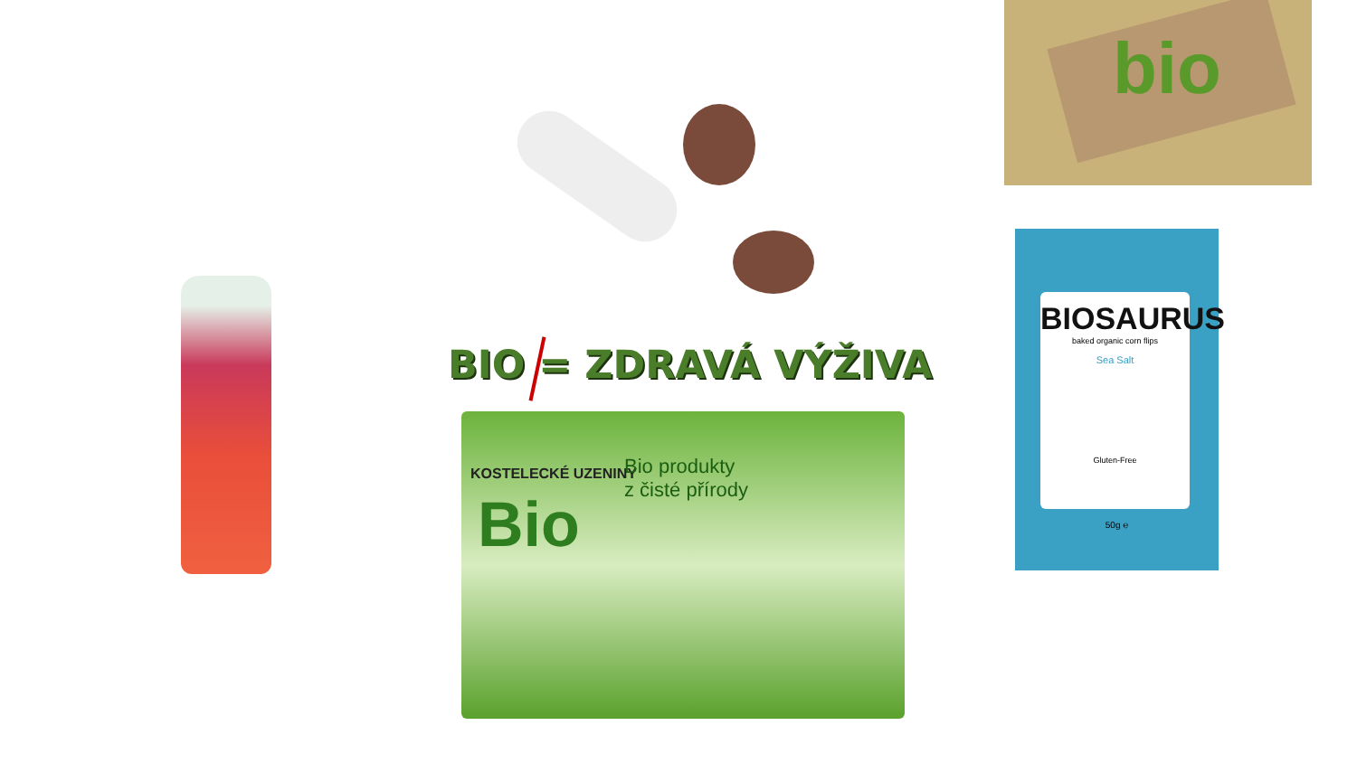bio
BIO = ZDRAVÁ VÝŽIVA
KOSTELECKÉ UZENINY
Bio
Bio produkty
z čisté přírody
BIOSAURUS
baked organic corn flips
Sea Salt
Gluten-Free
50g ℮